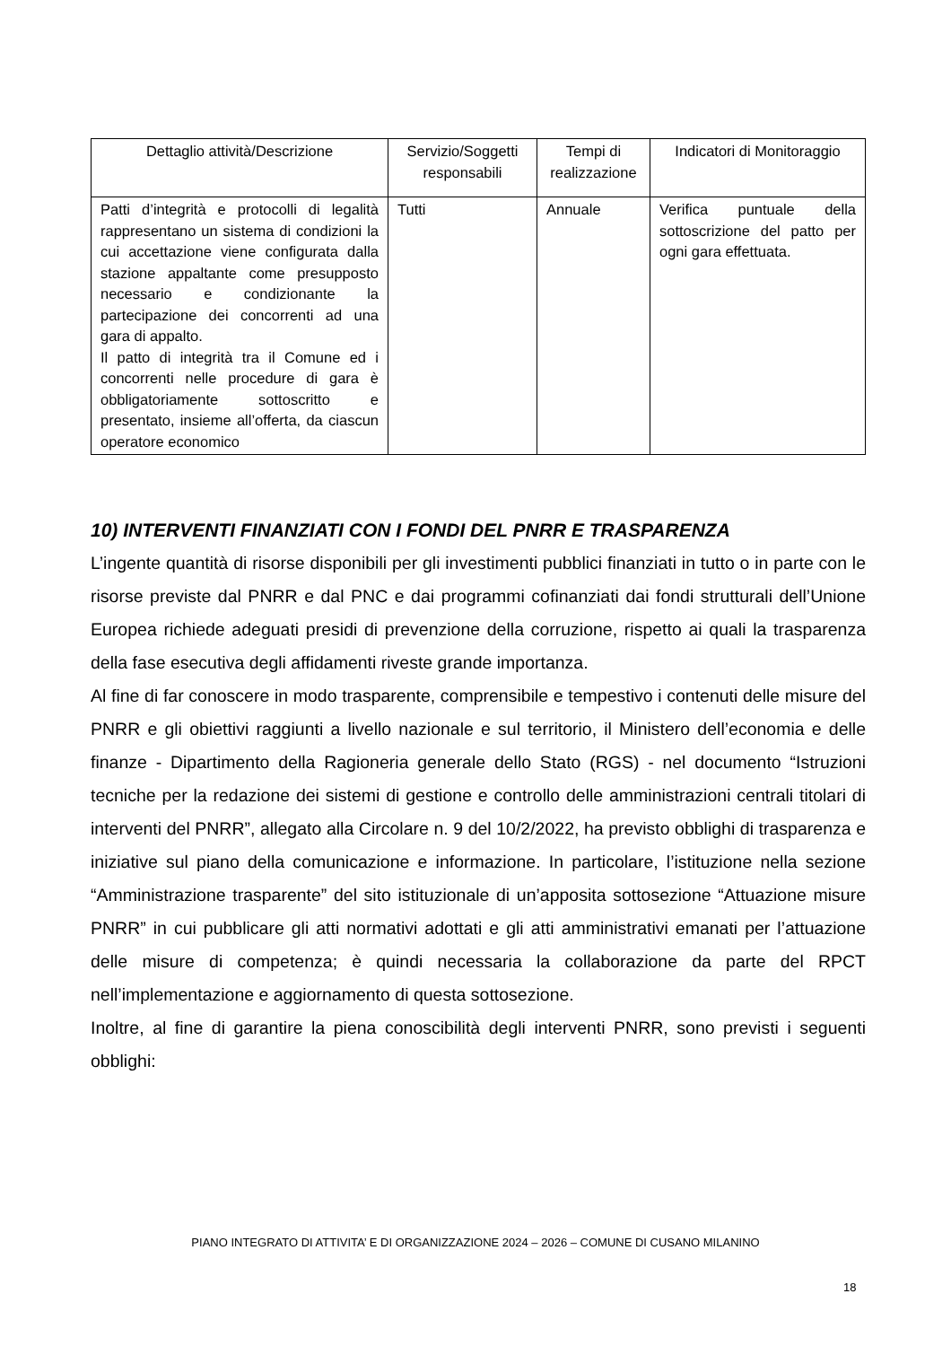| Dettaglio attività/Descrizione | Servizio/Soggetti responsabili | Tempi di realizzazione | Indicatori di Monitoraggio |
| Patti d’integrità e protocolli di legalità rappresentano un sistema di condizioni la cui accettazione viene configurata dalla stazione appaltante come presupposto necessario e condizionante la partecipazione dei concorrenti ad una gara di appalto. Il patto di integrità tra il Comune ed i concorrenti nelle procedure di gara è obbligatoriamente sottoscritto e presentato, insieme all’offerta, da ciascun operatore economico | Tutti | Annuale | Verifica puntuale della sottoscrizione del patto per ogni gara effettuata. |
10) INTERVENTI FINANZIATI CON I FONDI DEL PNRR E TRASPARENZA
L’ingente quantità di risorse disponibili per gli investimenti pubblici finanziati in tutto o in parte con le risorse previste dal PNRR e dal PNC e dai programmi cofinanziati dai fondi strutturali dell’Unione Europea richiede adeguati presidi di prevenzione della corruzione, rispetto ai quali la trasparenza della fase esecutiva degli affidamenti riveste grande importanza.
Al fine di far conoscere in modo trasparente, comprensibile e tempestivo i contenuti delle misure del PNRR e gli obiettivi raggiunti a livello nazionale e sul territorio, il Ministero dell’economia e delle finanze - Dipartimento della Ragioneria generale dello Stato (RGS) - nel documento “Istruzioni tecniche per la redazione dei sistemi di gestione e controllo delle amministrazioni centrali titolari di interventi del PNRR”, allegato alla Circolare n. 9 del 10/2/2022, ha previsto obblighi di trasparenza e iniziative sul piano della comunicazione e informazione. In particolare, l’istituzione nella sezione “Amministrazione trasparente” del sito istituzionale di un’apposita sottosezione “Attuazione misure PNRR” in cui pubblicare gli atti normativi adottati e gli atti amministrativi emanati per l’attuazione delle misure di competenza; è quindi necessaria la collaborazione da parte del RPCT nell’implementazione e aggiornamento di questa sottosezione.
Inoltre, al fine di garantire la piena conoscibilità degli interventi PNRR, sono previsti i seguenti obblighi:
PIANO INTEGRATO DI ATTIVITA’ E DI ORGANIZZAZIONE 2024 – 2026 – COMUNE DI CUSANO MILANINO
18